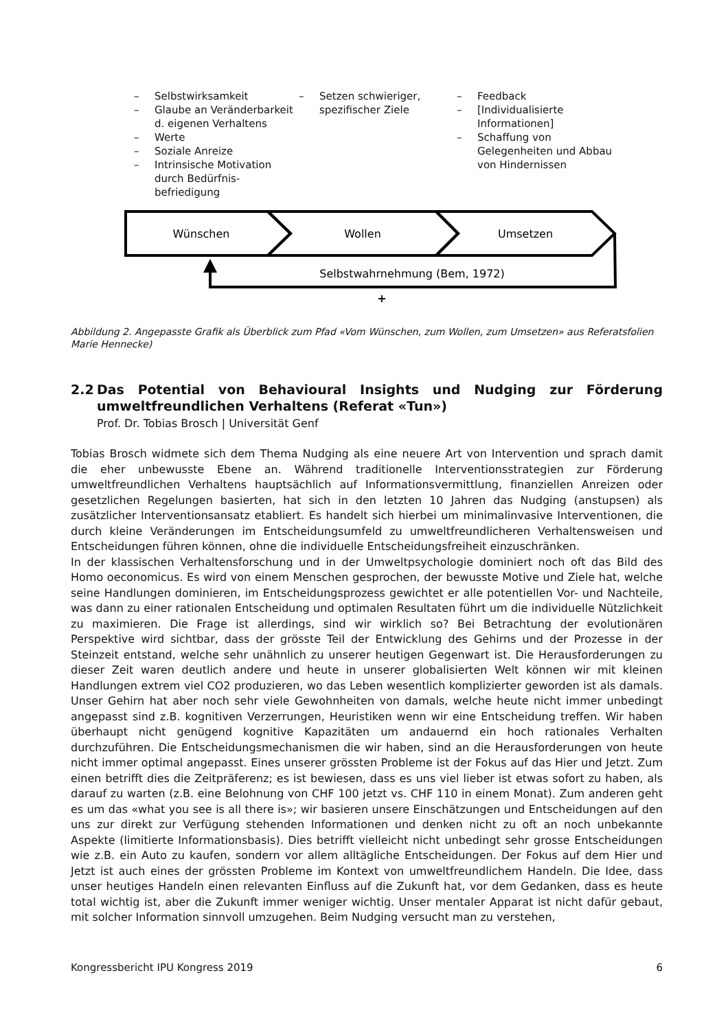– Selbstwirksamkeit
– Glaube an Veränderbarkeit d. eigenen Verhaltens
– Werte
– Soziale Anreize
– Intrinsische Motivation durch Bedürfnis-befriedigung
– Setzen schwieriger, spezifischer Ziele
– Feedback
– [Individualisierte Informationen]
– Schaffung von Gelegenheiten und Abbau von Hindernissen
Wünschen
Wollen
Umsetzen
Selbstwahrnehmung (Bem, 1972)
+
Abbildung 2. Angepasste Grafik als Überblick zum Pfad «Vom Wünschen, zum Wollen, zum Umsetzen» aus Referatsfolien Marie Hennecke)
2.2 Das Potential von Behavioural Insights und Nudging zur Förderung umweltfreundlichen Verhaltens (Referat «Tun»)
Prof. Dr. Tobias Brosch | Universität Genf
Tobias Brosch widmete sich dem Thema Nudging als eine neuere Art von Intervention und sprach damit die eher unbewusste Ebene an. Während traditionelle Interventionsstrategien zur Förderung umweltfreundlichen Verhaltens hauptsächlich auf Informationsvermittlung, finanziellen Anreizen oder gesetzlichen Regelungen basierten, hat sich in den letzten 10 Jahren das Nudging (anstupsen) als zusätzlicher Interventionsansatz etabliert. Es handelt sich hierbei um minimalinvasive Interventionen, die durch kleine Veränderungen im Entscheidungsumfeld zu umweltfreundlicheren Verhaltensweisen und Entscheidungen führen können, ohne die individuelle Entscheidungsfreiheit einzuschränken.
In der klassischen Verhaltensforschung und in der Umweltpsychologie dominiert noch oft das Bild des Homo oeconomicus. Es wird von einem Menschen gesprochen, der bewusste Motive und Ziele hat, welche seine Handlungen dominieren, im Entscheidungsprozess gewichtet er alle potentiellen Vor- und Nachteile, was dann zu einer rationalen Entscheidung und optimalen Resultaten führt um die individuelle Nützlichkeit zu maximieren. Die Frage ist allerdings, sind wir wirklich so? Bei Betrachtung der evolutionären Perspektive wird sichtbar, dass der grösste Teil der Entwicklung des Gehirns und der Prozesse in der Steinzeit entstand, welche sehr unähnlich zu unserer heutigen Gegenwart ist. Die Herausforderungen zu dieser Zeit waren deutlich andere und heute in unserer globalisierten Welt können wir mit kleinen Handlungen extrem viel CO2 produzieren, wo das Leben wesentlich komplizierter geworden ist als damals. Unser Gehirn hat aber noch sehr viele Gewohnheiten von damals, welche heute nicht immer unbedingt angepasst sind z.B. kognitiven Verzerrungen, Heuristiken wenn wir eine Entscheidung treffen. Wir haben überhaupt nicht genügend kognitive Kapazitäten um andauernd ein hoch rationales Verhalten durchzuführen. Die Entscheidungsmechanismen die wir haben, sind an die Herausforderungen von heute nicht immer optimal angepasst. Eines unserer grössten Probleme ist der Fokus auf das Hier und Jetzt. Zum einen betrifft dies die Zeitpräferenz; es ist bewiesen, dass es uns viel lieber ist etwas sofort zu haben, als darauf zu warten (z.B. eine Belohnung von CHF 100 jetzt vs. CHF 110 in einem Monat). Zum anderen geht es um das «what you see is all there is»; wir basieren unsere Einschätzungen und Entscheidungen auf den uns zur direkt zur Verfügung stehenden Informationen und denken nicht zu oft an noch unbekannte Aspekte (limitierte Informationsbasis). Dies betrifft vielleicht nicht unbedingt sehr grosse Entscheidungen wie z.B. ein Auto zu kaufen, sondern vor allem alltägliche Entscheidungen. Der Fokus auf dem Hier und Jetzt ist auch eines der grössten Probleme im Kontext von umweltfreundlichem Handeln. Die Idee, dass unser heutiges Handeln einen relevanten Einfluss auf die Zukunft hat, vor dem Gedanken, dass es heute total wichtig ist, aber die Zukunft immer weniger wichtig. Unser mentaler Apparat ist nicht dafür gebaut, mit solcher Information sinnvoll umzugehen. Beim Nudging versucht man zu verstehen,
Kongressbericht IPU Kongress 2019 6